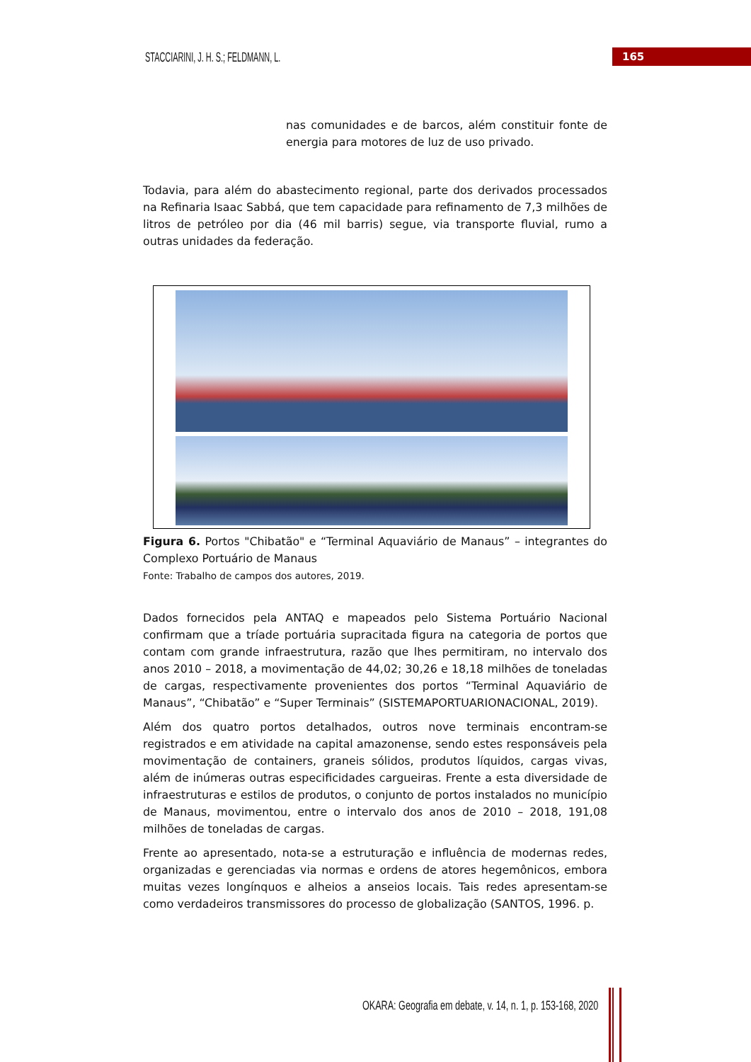STACCIARINI, J. H. S.; FELDMANN, L.
165
nas comunidades e de barcos, além constituir fonte de energia para motores de luz de uso privado.
Todavia, para além do abastecimento regional, parte dos derivados processados na Refinaria Isaac Sabbá, que tem capacidade para refinamento de 7,3 milhões de litros de petróleo por dia (46 mil barris) segue, via transporte fluvial, rumo a outras unidades da federação.
Figura 6. Portos "Chibatão" e “Terminal Aquaviário de Manaus” – integrantes do Complexo Portuário de Manaus
Fonte: Trabalho de campos dos autores, 2019.
Dados fornecidos pela ANTAQ e mapeados pelo Sistema Portuário Nacional confirmam que a tríade portuária supracitada figura na categoria de portos que contam com grande infraestrutura, razão que lhes permitiram, no intervalo dos anos 2010 – 2018, a movimentação de 44,02; 30,26 e 18,18 milhões de toneladas de cargas, respectivamente provenientes dos portos “Terminal Aquaviário de Manaus”, “Chibatão” e “Super Terminais” (SISTEMAPORTUARIONACIONAL, 2019).
Além dos quatro portos detalhados, outros nove terminais encontram-se registrados e em atividade na capital amazonense, sendo estes responsáveis pela movimentação de containers, graneis sólidos, produtos líquidos, cargas vivas, além de inúmeras outras especificidades cargueiras. Frente a esta diversidade de infraestruturas e estilos de produtos, o conjunto de portos instalados no município de Manaus, movimentou, entre o intervalo dos anos de 2010 – 2018, 191,08 milhões de toneladas de cargas.
Frente ao apresentado, nota-se a estruturação e influência de modernas redes, organizadas e gerenciadas via normas e ordens de atores hegemônicos, embora muitas vezes longínquos e alheios a anseios locais. Tais redes apresentam-se como verdadeiros transmissores do processo de globalização (SANTOS, 1996. p.
OKARA: Geografia em debate, v. 14, n. 1, p. 153-168, 2020